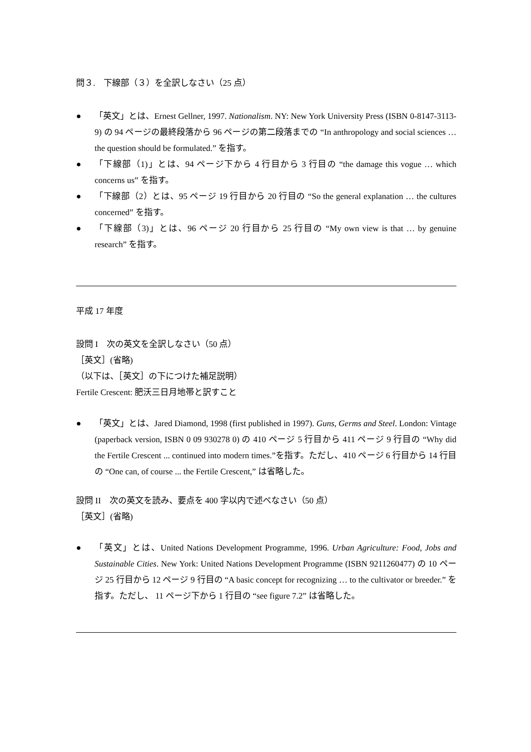問３.　下線部（３）を全訳しなさい（25 点）
● 「英文」とは、Ernest Gellner, 1997. Nationalism. NY: New York University Press (ISBN 0-8147-3113-9) の 94 ページの最終段落から 96 ページの第二段落までの “In anthropology and social sciences … the question should be formulated.” を指す。
● 「下線部（1)」とは、94 ページ下から 4 行目から 3 行目の “the damage this vogue … which concerns us” を指す。
● 「下線部（2）とは、95 ページ 19 行目から 20 行目の “So the general explanation … the cultures concerned” を指す。
● 「下線部（3)」とは、96 ページ 20 行目から 25 行目の “My own view is that … by genuine research” を指す。
平成 17 年度
設問 I　次の英文を全訳しなさい（50 点）
［英文］(省略)
（以下は、［英文］の下につけた補足説明）
Fertile Crescent: 肥沃三日月地帯と訳すこと
● 「英文」とは、Jared Diamond, 1998 (first published in 1997). Guns, Germs and Steel. London: Vintage (paperback version, ISBN 0 09 930278 0) の 410 ページ 5 行目から 411 ページ 9 行目の “Why did the Fertile Crescent ... continued into modern times.”を指す。ただし、410 ページ 6 行目から 14 行目の “One can, of course ... the Fertile Crescent,” は省略した。
設問 II　次の英文を読み、要点を 400 字以内で述べなさい（50 点）
［英文］(省略)
● 「英文」とは、United Nations Development Programme, 1996. Urban Agriculture: Food, Jobs and Sustainable Cities. New York: United Nations Development Programme (ISBN 9211260477) の 10 ページ 25 行目から 12 ページ 9 行目の “A basic concept for recognizing … to the cultivator or breeder.” を指す。ただし、 11 ページ下から 1 行目の “see figure 7.2” は省略した。